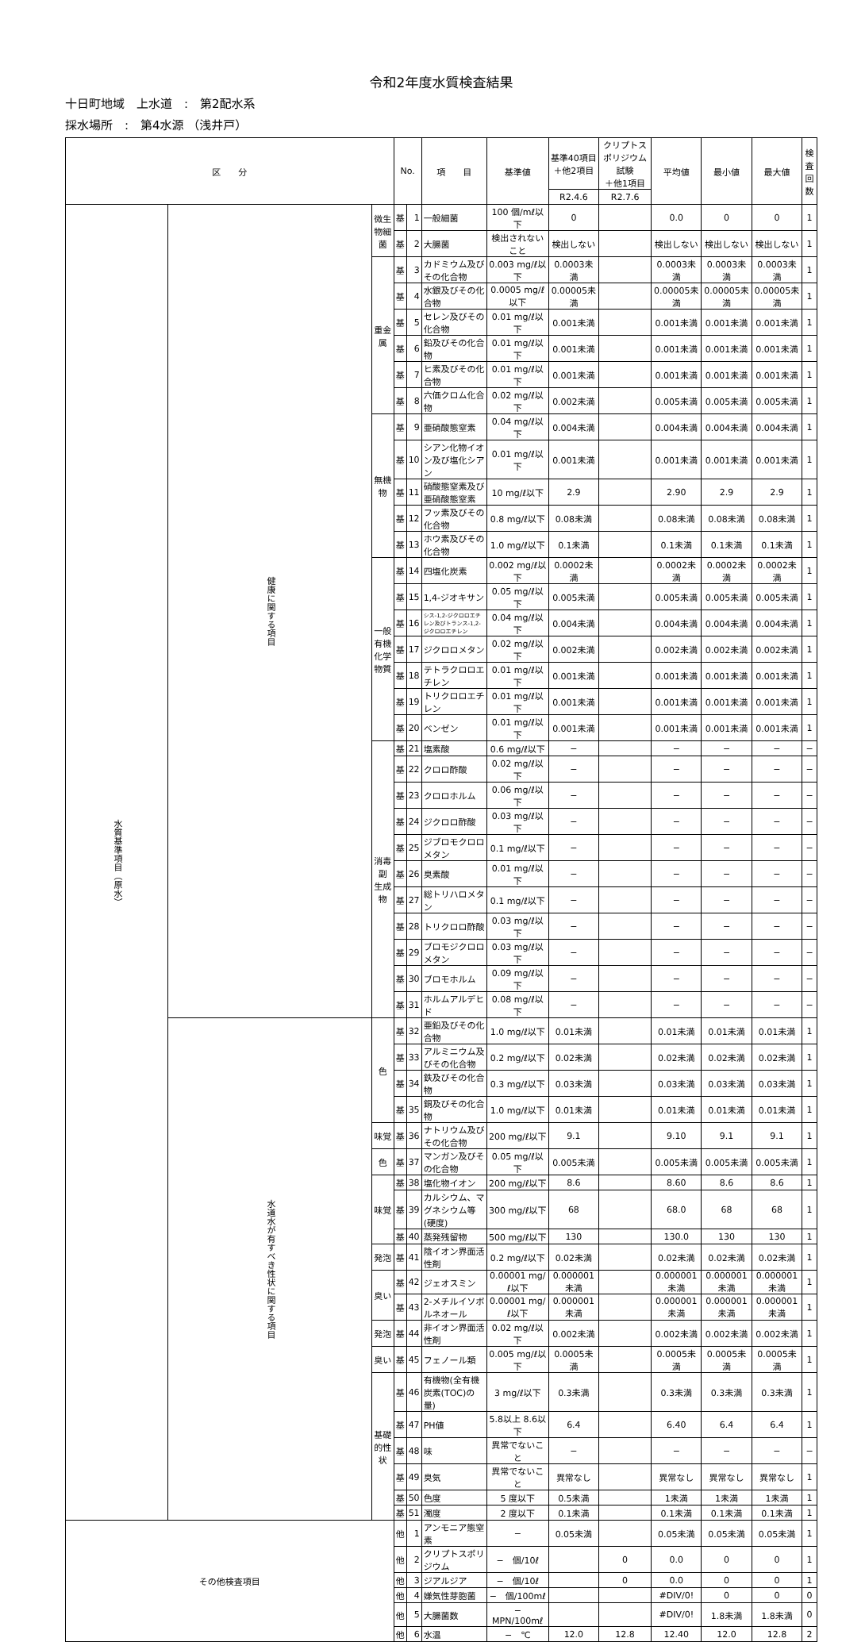令和2年度水質検査結果
十日町地域　上水道　:　第2配水系
採水場所　:　第4水源 （浅井戸）
| 区 分 | | | No. | | 項 目 | 基準値 | 基準40項目 ＋他2項目 | クリプトスポリジウム試験 ＋他1項目 | 平均値 | 最小値 | 最大値 | 検査 回数 |
| --- | --- | --- | --- | --- | --- | --- | --- | --- | --- | --- | --- | --- |
| | | | | | | | R2.4.6 | R2.7.6 | | | | |
| 水質基準項目（原水） | 健康に関する項目 | 微生物細菌 | 基 | 1 | 一般細菌 | 100 個/mℓ以下 | 0 | | 0.0 | 0 | 0 | 1 |
| | | | 基 | 2 | 大腸菌 | 検出されないこと | 検出しない | | 検出しない | 検出しない | 検出しない | 1 |
| | | 重金属 | 基 | 3 | カドミウム及びその化合物 | 0.003 mg/ℓ以下 | 0.0003未満 | | 0.0003未満 | 0.0003未満 | 0.0003未満 | 1 |
| | | | 基 | 4 | 水銀及びその化合物 | 0.0005 mg/ℓ以下 | 0.00005未満 | | 0.00005未満 | 0.00005未満 | 0.00005未満 | 1 |
| | | | 基 | 5 | セレン及びその化合物 | 0.01 mg/ℓ以下 | 0.001未満 | | 0.001未満 | 0.001未満 | 0.001未満 | 1 |
| | | | 基 | 6 | 鉛及びその化合物 | 0.01 mg/ℓ以下 | 0.001未満 | | 0.001未満 | 0.001未満 | 0.001未満 | 1 |
| | | | 基 | 7 | ヒ素及びその化合物 | 0.01 mg/ℓ以下 | 0.001未満 | | 0.001未満 | 0.001未満 | 0.001未満 | 1 |
| | | | 基 | 8 | 六価クロム化合物 | 0.02 mg/ℓ以下 | 0.002未満 | | 0.005未満 | 0.005未満 | 0.005未満 | 1 |
| | | 無機物 | 基 | 9 | 亜硝酸態窒素 | 0.04 mg/ℓ以下 | 0.004未満 | | 0.004未満 | 0.004未満 | 0.004未満 | 1 |
| | | | 基 | 10 | シアン化物イオン及び塩化シアン | 0.01 mg/ℓ以下 | 0.001未満 | | 0.001未満 | 0.001未満 | 0.001未満 | 1 |
| | | | 基 | 11 | 硝酸態窒素及び亜硝酸態窒素 | 10 mg/ℓ以下 | 2.9 | | 2.90 | 2.9 | 2.9 | 1 |
| | | | 基 | 12 | フッ素及びその化合物 | 0.8 mg/ℓ以下 | 0.08未満 | | 0.08未満 | 0.08未満 | 0.08未満 | 1 |
| | | | 基 | 13 | ホウ素及びその化合物 | 1.0 mg/ℓ以下 | 0.1未満 | | 0.1未満 | 0.1未満 | 0.1未満 | 1 |
| | | 一般有機 化学物質 | 基 | 14 | 四塩化炭素 | 0.002 mg/ℓ以下 | 0.0002未満 | | 0.0002未満 | 0.0002未満 | 0.0002未満 | 1 |
| | | | 基 | 15 | 1,4-ジオキサン | 0.05 mg/ℓ以下 | 0.005未満 | | 0.005未満 | 0.005未満 | 0.005未満 | 1 |
| | | | 基 | 16 | シス-1,2-ジクロロエチレン及びトランス-1,2-ジクロロエチレン | 0.04 mg/ℓ以下 | 0.004未満 | | 0.004未満 | 0.004未満 | 0.004未満 | 1 |
| | | | 基 | 17 | ジクロロメタン | 0.02 mg/ℓ以下 | 0.002未満 | | 0.002未満 | 0.002未満 | 0.002未満 | 1 |
| | | | 基 | 18 | テトラクロロエチレン | 0.01 mg/ℓ以下 | 0.001未満 | | 0.001未満 | 0.001未満 | 0.001未満 | 1 |
| | | | 基 | 19 | トリクロロエチレン | 0.01 mg/ℓ以下 | 0.001未満 | | 0.001未満 | 0.001未満 | 0.001未満 | 1 |
| | | | 基 | 20 | ベンゼン | 0.01 mg/ℓ以下 | 0.001未満 | | 0.001未満 | 0.001未満 | 0.001未満 | 1 |
| | | 消毒副 生成物 | 基 | 21 | 塩素酸 | 0.6 mg/ℓ以下 | − | | − | − | − | − |
| | | | 基 | 22 | クロロ酢酸 | 0.02 mg/ℓ以下 | − | | − | − | − | − |
| | | | 基 | 23 | クロロホルム | 0.06 mg/ℓ以下 | − | | − | − | − | − |
| | | | 基 | 24 | ジクロロ酢酸 | 0.03 mg/ℓ以下 | − | | − | − | − | − |
| | | | 基 | 25 | ジブロモクロロメタン | 0.1 mg/ℓ以下 | − | | − | − | − | − |
| | | | 基 | 26 | 臭素酸 | 0.01 mg/ℓ以下 | − | | − | − | − | − |
| | | | 基 | 27 | 総トリハロメタン | 0.1 mg/ℓ以下 | − | | − | − | − | − |
| | | | 基 | 28 | トリクロロ酢酸 | 0.03 mg/ℓ以下 | − | | − | − | − | − |
| | | | 基 | 29 | ブロモジクロロメタン | 0.03 mg/ℓ以下 | − | | − | − | − | − |
| | | | 基 | 30 | ブロモホルム | 0.09 mg/ℓ以下 | − | | − | − | − | − |
| | | | 基 | 31 | ホルムアルデヒド | 0.08 mg/ℓ以下 | − | | − | − | − | − |
| | 水道水が有すべき性状に関する項目 | 色 | 基 | 32 | 亜鉛及びその化合物 | 1.0 mg/ℓ以下 | 0.01未満 | | 0.01未満 | 0.01未満 | 0.01未満 | 1 |
| | | | 基 | 33 | アルミニウム及びその化合物 | 0.2 mg/ℓ以下 | 0.02未満 | | 0.02未満 | 0.02未満 | 0.02未満 | 1 |
| | | | 基 | 34 | 鉄及びその化合物 | 0.3 mg/ℓ以下 | 0.03未満 | | 0.03未満 | 0.03未満 | 0.03未満 | 1 |
| | | | 基 | 35 | 銅及びその化合物 | 1.0 mg/ℓ以下 | 0.01未満 | | 0.01未満 | 0.01未満 | 0.01未満 | 1 |
| | | 味覚 | 基 | 36 | ナトリウム及びその化合物 | 200 mg/ℓ以下 | 9.1 | | 9.10 | 9.1 | 9.1 | 1 |
| | | 色 | 基 | 37 | マンガン及びその化合物 | 0.05 mg/ℓ以下 | 0.005未満 | | 0.005未満 | 0.005未満 | 0.005未満 | 1 |
| | | 味覚 | 基 | 38 | 塩化物イオン | 200 mg/ℓ以下 | 8.6 | | 8.60 | 8.6 | 8.6 | 1 |
| | | | 基 | 39 | カルシウム、マグネシウム等(硬度) | 300 mg/ℓ以下 | 68 | | 68.0 | 68 | 68 | 1 |
| | | | 基 | 40 | 蒸発残留物 | 500 mg/ℓ以下 | 130 | | 130.0 | 130 | 130 | 1 |
| | | 発泡 | 基 | 41 | 陰イオン界面活性剤 | 0.2 mg/ℓ以下 | 0.02未満 | | 0.02未満 | 0.02未満 | 0.02未満 | 1 |
| | | 臭い | 基 | 42 | ジェオスミン | 0.00001 mg/ℓ以下 | 0.000001未満 | | 0.000001未満 | 0.000001未満 | 0.000001未満 | 1 |
| | | | 基 | 43 | 2-メチルイソボルネオール | 0.00001 mg/ℓ以下 | 0.000001未満 | | 0.000001未満 | 0.000001未満 | 0.000001未満 | 1 |
| | | 発泡 | 基 | 44 | 非イオン界面活性剤 | 0.02 mg/ℓ以下 | 0.002未満 | | 0.002未満 | 0.002未満 | 0.002未満 | 1 |
| | | 臭い | 基 | 45 | フェノール類 | 0.005 mg/ℓ以下 | 0.0005未満 | | 0.0005未満 | 0.0005未満 | 0.0005未満 | 1 |
| | | 基礎的性状 | 基 | 46 | 有機物(全有機炭素(TOC)の量) | 3 mg/ℓ以下 | 0.3未満 | | 0.3未満 | 0.3未満 | 0.3未満 | 1 |
| | | | 基 | 47 | PH値 | 5.8以上 8.6以下 | 6.4 | | 6.40 | 6.4 | 6.4 | 1 |
| | | | 基 | 48 | 味 | 異常でないこと | − | | − | − | − | − |
| | | | 基 | 49 | 臭気 | 異常でないこと | 異常なし | | 異常なし | 異常なし | 異常なし | 1 |
| | | | 基 | 50 | 色度 | 5 度以下 | 0.5未満 | | 1未満 | 1未満 | 1未満 | 1 |
| | | | 基 | 51 | 濁度 | 2 度以下 | 0.1未満 | | 0.1未満 | 0.1未満 | 0.1未満 | 1 |
| その他検査項目 | | | 他 | 1 | アンモニア態窒素 | − | 0.05未満 | | 0.05未満 | 0.05未満 | 0.05未満 | 1 |
| | | | 他 | 2 | クリプトスポリジウム | − 個/10ℓ | | 0 | 0.0 | 0 | 0 | 1 |
| | | | 他 | 3 | ジアルジア | − 個/10ℓ | | 0 | 0.0 | 0 | 0 | 1 |
| | | | 他 | 4 | 嫌気性芽胞菌 | − 個/100mℓ | | | #DIV/0! | 0 | 0 | 0 |
| | | | 他 | 5 | 大腸菌数 | − MPN/100mℓ | | | #DIV/0! | 1.8未満 | 1.8未満 | 0 |
| | | | 他 | 6 | 水温 | − ℃ | 12.0 | 12.8 | 12.40 | 12.0 | 12.8 | 2 |